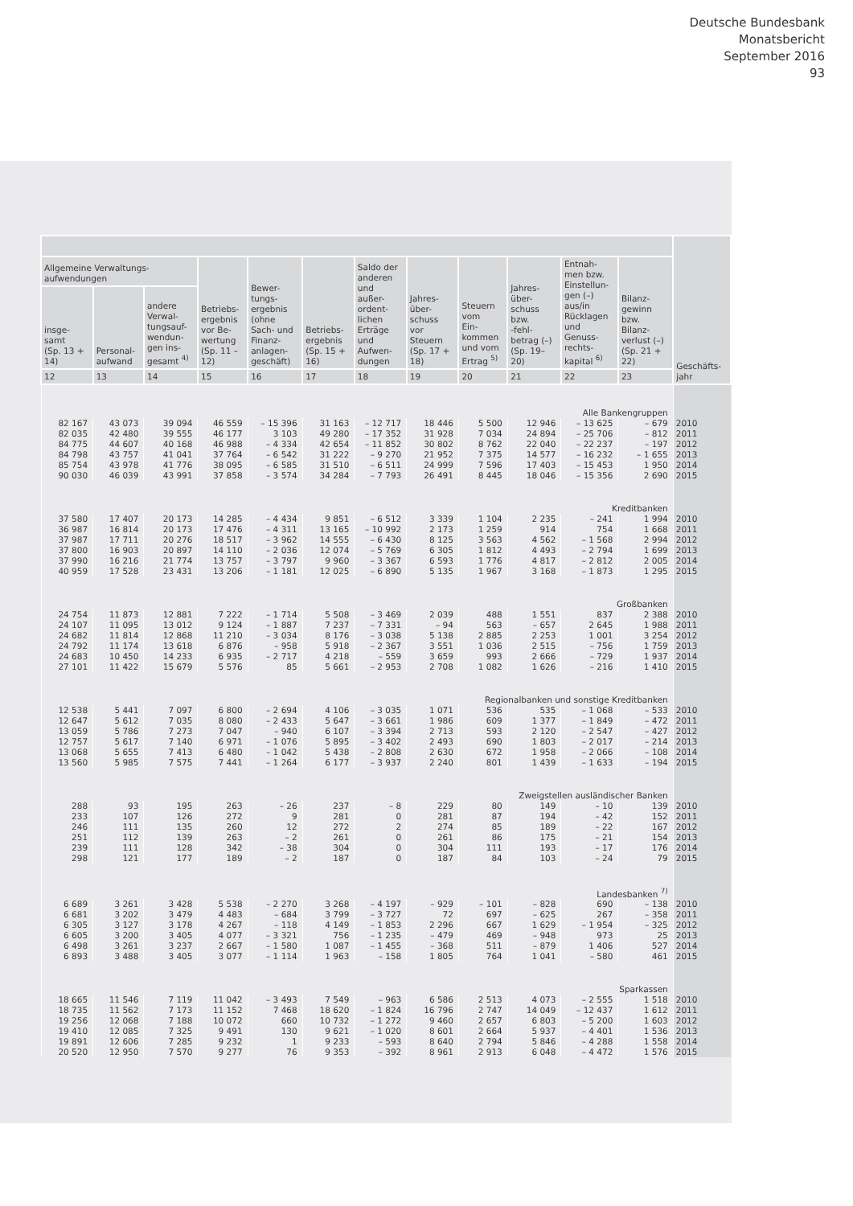Deutsche Bundesbank
Monatsbericht
September 2016
93
| | | | | | | | | | | | | Geschäfts- jahr |
| --- | --- | --- | --- | --- | --- | --- | --- | --- | --- | --- | --- | --- |
| Allgemeine Verwaltungs- aufwendungen | | | Betriebs- ergebnis vor Be- wertung (Sp. 11 – 12) | Bewer- tungs- ergebnis (ohne Sach- und Finanz- anlagen- geschäft) | Betriebs- ergebnis (Sp. 15 + 16) | Saldo der anderen und außer- ordent- lichen Erträge und Aufwen- dungen | Jahres- über- schuss vor Steuern (Sp. 17 + 18) | Steuern vom Ein- kommen und vom Ertrag <sup>5)</sup> | Jahres- über- schuss bzw. -fehl- betrag (–) (Sp. 19– 20) | Entnah- men bzw. Einstellun- gen (–) aus/in Rücklagen und Genuss- rechts- kapital <sup>6)</sup> | Bilanz- gewinn bzw. Bilanz- verlust (–) (Sp. 21 + 22) | |
| insge- samt (Sp. 13 + 14) | Personal- aufwand | andere Verwal- tungsauf- wendun- gen ins- gesamt <sup>4)</sup> | | | | | | | | | | |
| 12 | 13 | 14 | 15 | 16 | 17 | 18 | 19 | 20 | 21 | 22 | 23 | |
| Alle Bankengruppen | | | | | | | | | | | | |
| 82 167 | 43 073 | 39 094 | 46 559 | – 15 396 | 31 163 | – 12 717 | 18 446 | 5 500 | 12 946 | – 13 625 | – 679 | 2010 |
| 82 035 | 42 480 | 39 555 | 46 177 | 3 103 | 49 280 | – 17 352 | 31 928 | 7 034 | 24 894 | – 25 706 | – 812 | 2011 |
| 84 775 | 44 607 | 40 168 | 46 988 | – 4 334 | 42 654 | – 11 852 | 30 802 | 8 762 | 22 040 | – 22 237 | – 197 | 2012 |
| 84 798 | 43 757 | 41 041 | 37 764 | – 6 542 | 31 222 | – 9 270 | 21 952 | 7 375 | 14 577 | – 16 232 | – 1 655 | 2013 |
| 85 754 | 43 978 | 41 776 | 38 095 | – 6 585 | 31 510 | – 6 511 | 24 999 | 7 596 | 17 403 | – 15 453 | 1 950 | 2014 |
| 90 030 | 46 039 | 43 991 | 37 858 | – 3 574 | 34 284 | – 7 793 | 26 491 | 8 445 | 18 046 | – 15 356 | 2 690 | 2015 |
| Kreditbanken | | | | | | | | | | | | |
| 37 580 | 17 407 | 20 173 | 14 285 | – 4 434 | 9 851 | – 6 512 | 3 339 | 1 104 | 2 235 | – 241 | 1 994 | 2010 |
| 36 987 | 16 814 | 20 173 | 17 476 | – 4 311 | 13 165 | – 10 992 | 2 173 | 1 259 | 914 | 754 | 1 668 | 2011 |
| 37 987 | 17 711 | 20 276 | 18 517 | – 3 962 | 14 555 | – 6 430 | 8 125 | 3 563 | 4 562 | – 1 568 | 2 994 | 2012 |
| 37 800 | 16 903 | 20 897 | 14 110 | – 2 036 | 12 074 | – 5 769 | 6 305 | 1 812 | 4 493 | – 2 794 | 1 699 | 2013 |
| 37 990 | 16 216 | 21 774 | 13 757 | – 3 797 | 9 960 | – 3 367 | 6 593 | 1 776 | 4 817 | – 2 812 | 2 005 | 2014 |
| 40 959 | 17 528 | 23 431 | 13 206 | – 1 181 | 12 025 | – 6 890 | 5 135 | 1 967 | 3 168 | – 1 873 | 1 295 | 2015 |
| Großbanken | | | | | | | | | | | | |
| 24 754 | 11 873 | 12 881 | 7 222 | – 1 714 | 5 508 | – 3 469 | 2 039 | 488 | 1 551 | 837 | 2 388 | 2010 |
| 24 107 | 11 095 | 13 012 | 9 124 | – 1 887 | 7 237 | – 7 331 | – 94 | 563 | – 657 | 2 645 | 1 988 | 2011 |
| 24 682 | 11 814 | 12 868 | 11 210 | – 3 034 | 8 176 | – 3 038 | 5 138 | 2 885 | 2 253 | 1 001 | 3 254 | 2012 |
| 24 792 | 11 174 | 13 618 | 6 876 | – 958 | 5 918 | – 2 367 | 3 551 | 1 036 | 2 515 | – 756 | 1 759 | 2013 |
| 24 683 | 10 450 | 14 233 | 6 935 | – 2 717 | 4 218 | – 559 | 3 659 | 993 | 2 666 | – 729 | 1 937 | 2014 |
| 27 101 | 11 422 | 15 679 | 5 576 | 85 | 5 661 | – 2 953 | 2 708 | 1 082 | 1 626 | – 216 | 1 410 | 2015 |
| Regionalbanken und sonstige Kreditbanken | | | | | | | | | | | | |
| 12 538 | 5 441 | 7 097 | 6 800 | – 2 694 | 4 106 | – 3 035 | 1 071 | 536 | 535 | – 1 068 | – 533 | 2010 |
| 12 647 | 5 612 | 7 035 | 8 080 | – 2 433 | 5 647 | – 3 661 | 1 986 | 609 | 1 377 | – 1 849 | – 472 | 2011 |
| 13 059 | 5 786 | 7 273 | 7 047 | – 940 | 6 107 | – 3 394 | 2 713 | 593 | 2 120 | – 2 547 | – 427 | 2012 |
| 12 757 | 5 617 | 7 140 | 6 971 | – 1 076 | 5 895 | – 3 402 | 2 493 | 690 | 1 803 | – 2 017 | – 214 | 2013 |
| 13 068 | 5 655 | 7 413 | 6 480 | – 1 042 | 5 438 | – 2 808 | 2 630 | 672 | 1 958 | – 2 066 | – 108 | 2014 |
| 13 560 | 5 985 | 7 575 | 7 441 | – 1 264 | 6 177 | – 3 937 | 2 240 | 801 | 1 439 | – 1 633 | – 194 | 2015 |
| Zweigstellen ausländischer Banken | | | | | | | | | | | | |
| 288 | 93 | 195 | 263 | – 26 | 237 | – 8 | 229 | 80 | 149 | – 10 | 139 | 2010 |
| 233 | 107 | 126 | 272 | 9 | 281 | 0 | 281 | 87 | 194 | – 42 | 152 | 2011 |
| 246 | 111 | 135 | 260 | 12 | 272 | 2 | 274 | 85 | 189 | – 22 | 167 | 2012 |
| 251 | 112 | 139 | 263 | – 2 | 261 | 0 | 261 | 86 | 175 | – 21 | 154 | 2013 |
| 239 | 111 | 128 | 342 | – 38 | 304 | 0 | 304 | 111 | 193 | – 17 | 176 | 2014 |
| 298 | 121 | 177 | 189 | – 2 | 187 | 0 | 187 | 84 | 103 | – 24 | 79 | 2015 |
| Landesbanken <sup>7)</sup> | | | | | | | | | | | | |
| 6 689 | 3 261 | 3 428 | 5 538 | – 2 270 | 3 268 | – 4 197 | – 929 | – 101 | – 828 | 690 | – 138 | 2010 |
| 6 681 | 3 202 | 3 479 | 4 483 | – 684 | 3 799 | – 3 727 | 72 | 697 | – 625 | 267 | – 358 | 2011 |
| 6 305 | 3 127 | 3 178 | 4 267 | – 118 | 4 149 | – 1 853 | 2 296 | 667 | 1 629 | – 1 954 | – 325 | 2012 |
| 6 605 | 3 200 | 3 405 | 4 077 | – 3 321 | 756 | – 1 235 | – 479 | 469 | – 948 | 973 | 25 | 2013 |
| 6 498 | 3 261 | 3 237 | 2 667 | – 1 580 | 1 087 | – 1 455 | – 368 | 511 | – 879 | 1 406 | 527 | 2014 |
| 6 893 | 3 488 | 3 405 | 3 077 | – 1 114 | 1 963 | – 158 | 1 805 | 764 | 1 041 | – 580 | 461 | 2015 |
| Sparkassen | | | | | | | | | | | | |
| 18 665 | 11 546 | 7 119 | 11 042 | – 3 493 | 7 549 | – 963 | 6 586 | 2 513 | 4 073 | – 2 555 | 1 518 | 2010 |
| 18 735 | 11 562 | 7 173 | 11 152 | 7 468 | 18 620 | – 1 824 | 16 796 | 2 747 | 14 049 | – 12 437 | 1 612 | 2011 |
| 19 256 | 12 068 | 7 188 | 10 072 | 660 | 10 732 | – 1 272 | 9 460 | 2 657 | 6 803 | – 5 200 | 1 603 | 2012 |
| 19 410 | 12 085 | 7 325 | 9 491 | 130 | 9 621 | – 1 020 | 8 601 | 2 664 | 5 937 | – 4 401 | 1 536 | 2013 |
| 19 891 | 12 606 | 7 285 | 9 232 | 1 | 9 233 | – 593 | 8 640 | 2 794 | 5 846 | – 4 288 | 1 558 | 2014 |
| 20 520 | 12 950 | 7 570 | 9 277 | 76 | 9 353 | – 392 | 8 961 | 2 913 | 6 048 | – 4 472 | 1 576 | 2015 |